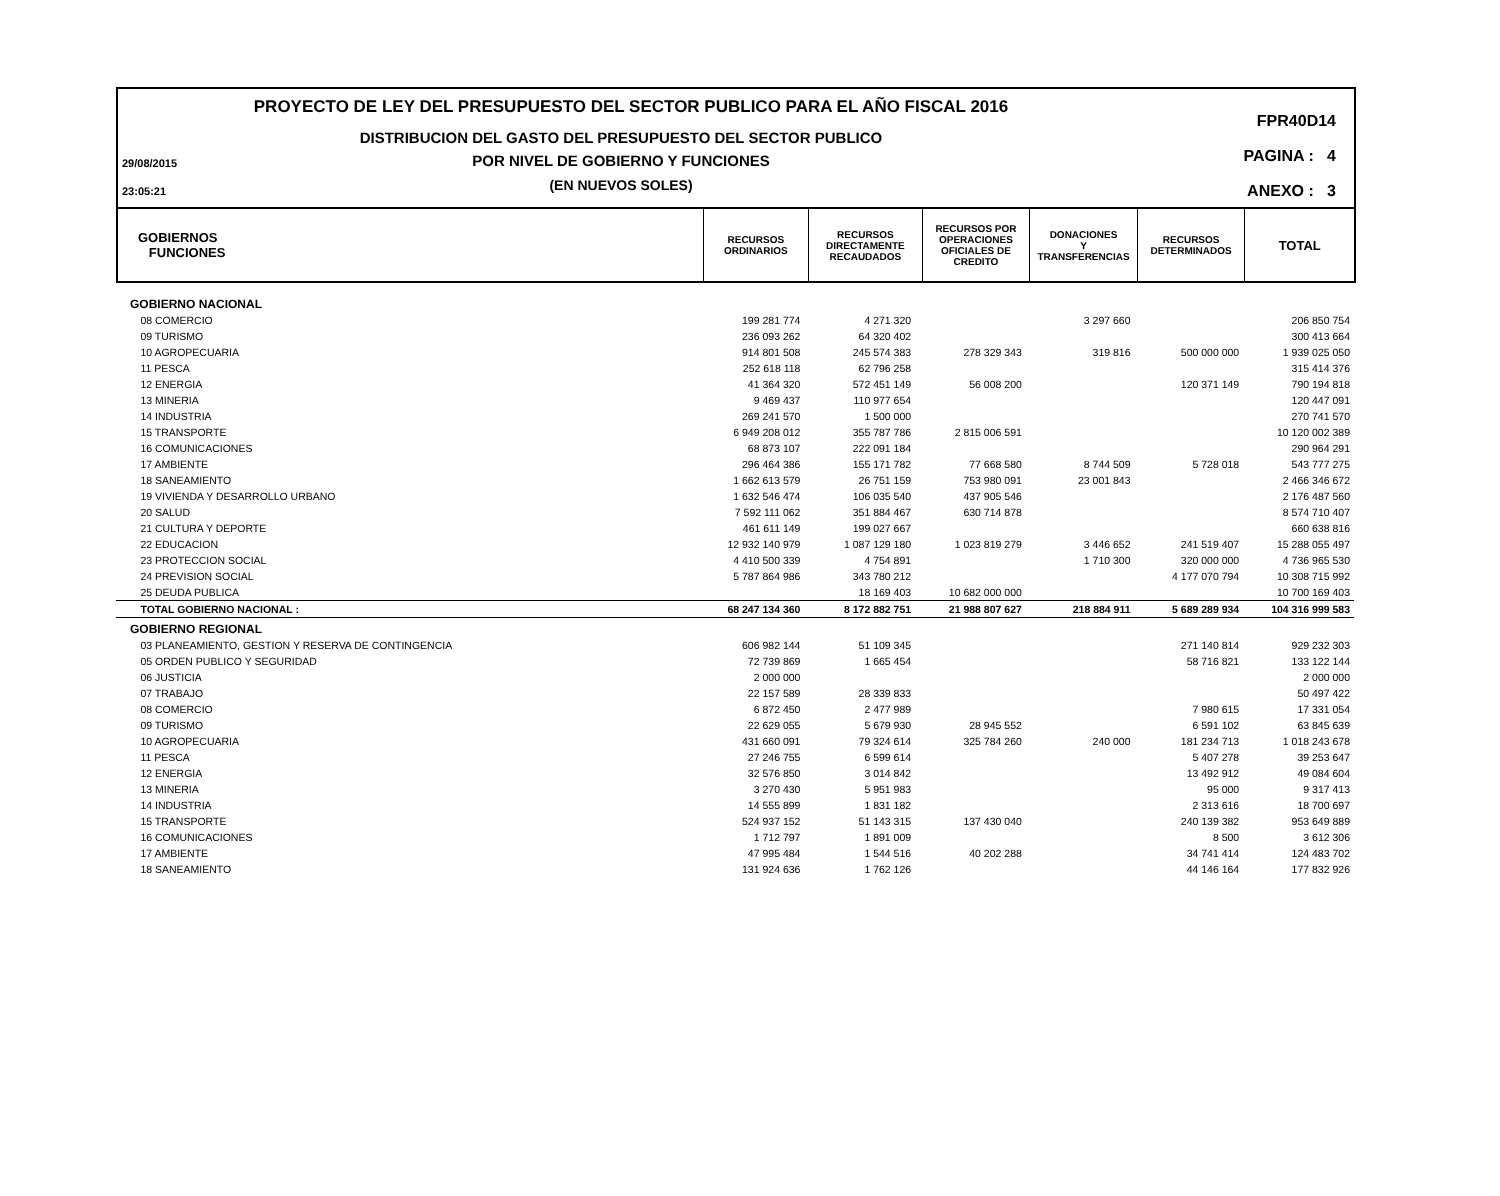PROYECTO DE LEY DEL PRESUPUESTO DEL SECTOR PUBLICO PARA EL AÑO FISCAL 2016
DISTRIBUCION DEL GASTO DEL PRESUPUESTO DEL SECTOR PUBLICO
POR NIVEL DE GOBIERNO Y FUNCIONES
(EN NUEVOS SOLES)
29/08/2015
23:05:21
FPR40D14
PAGINA : 4
ANEXO : 3
GOBIERNOS
FUNCIONES
RECURSOS
ORDINARIOS
RECURSOS
DIRECTAMENTE
RECAUDADOS
RECURSOS POR
OPERACIONES
OFICIALES DE
CREDITO
DONACIONES
Y
TRANSFERENCIAS
RECURSOS
DETERMINADOS
TOTAL
| GOBIERNO NACIONAL | | | | | | |
| 08 COMERCIO | 199 281 774 | 4 271 320 | | 3 297 660 | | 206 850 754 |
| 09 TURISMO | 236 093 262 | 64 320 402 | | | | 300 413 664 |
| 10 AGROPECUARIA | 914 801 508 | 245 574 383 | 278 329 343 | 319 816 | 500 000 000 | 1 939 025 050 |
| 11 PESCA | 252 618 118 | 62 796 258 | | | | 315 414 376 |
| 12 ENERGIA | 41 364 320 | 572 451 149 | 56 008 200 | | 120 371 149 | 790 194 818 |
| 13 MINERIA | 9 469 437 | 110 977 654 | | | | 120 447 091 |
| 14 INDUSTRIA | 269 241 570 | 1 500 000 | | | | 270 741 570 |
| 15 TRANSPORTE | 6 949 208 012 | 355 787 786 | 2 815 006 591 | | | 10 120 002 389 |
| 16 COMUNICACIONES | 68 873 107 | 222 091 184 | | | | 290 964 291 |
| 17 AMBIENTE | 296 464 386 | 155 171 782 | 77 668 580 | 8 744 509 | 5 728 018 | 543 777 275 |
| 18 SANEAMIENTO | 1 662 613 579 | 26 751 159 | 753 980 091 | 23 001 843 | | 2 466 346 672 |
| 19 VIVIENDA Y DESARROLLO URBANO | 1 632 546 474 | 106 035 540 | 437 905 546 | | | 2 176 487 560 |
| 20 SALUD | 7 592 111 062 | 351 884 467 | 630 714 878 | | | 8 574 710 407 |
| 21 CULTURA Y DEPORTE | 461 611 149 | 199 027 667 | | | | 660 638 816 |
| 22 EDUCACION | 12 932 140 979 | 1 087 129 180 | 1 023 819 279 | 3 446 652 | 241 519 407 | 15 288 055 497 |
| 23 PROTECCION SOCIAL | 4 410 500 339 | 4 754 891 | | 1 710 300 | 320 000 000 | 4 736 965 530 |
| 24 PREVISION SOCIAL | 5 787 864 986 | 343 780 212 | | | 4 177 070 794 | 10 308 715 992 |
| 25 DEUDA PUBLICA | | 18 169 403 | 10 682 000 000 | | | 10 700 169 403 |
| TOTAL GOBIERNO NACIONAL : | 68 247 134 360 | 8 172 882 751 | 21 988 807 627 | 218 884 911 | 5 689 289 934 | 104 316 999 583 |
| GOBIERNO REGIONAL | | | | | | |
| 03 PLANEAMIENTO, GESTION Y RESERVA DE CONTINGENCIA | 606 982 144 | 51 109 345 | | | 271 140 814 | 929 232 303 |
| 05 ORDEN PUBLICO Y SEGURIDAD | 72 739 869 | 1 665 454 | | | 58 716 821 | 133 122 144 |
| 06 JUSTICIA | 2 000 000 | | | | | 2 000 000 |
| 07 TRABAJO | 22 157 589 | 28 339 833 | | | | 50 497 422 |
| 08 COMERCIO | 6 872 450 | 2 477 989 | | | 7 980 615 | 17 331 054 |
| 09 TURISMO | 22 629 055 | 5 679 930 | 28 945 552 | | 6 591 102 | 63 845 639 |
| 10 AGROPECUARIA | 431 660 091 | 79 324 614 | 325 784 260 | 240 000 | 181 234 713 | 1 018 243 678 |
| 11 PESCA | 27 246 755 | 6 599 614 | | | 5 407 278 | 39 253 647 |
| 12 ENERGIA | 32 576 850 | 3 014 842 | | | 13 492 912 | 49 084 604 |
| 13 MINERIA | 3 270 430 | 5 951 983 | | | 95 000 | 9 317 413 |
| 14 INDUSTRIA | 14 555 899 | 1 831 182 | | | 2 313 616 | 18 700 697 |
| 15 TRANSPORTE | 524 937 152 | 51 143 315 | 137 430 040 | | 240 139 382 | 953 649 889 |
| 16 COMUNICACIONES | 1 712 797 | 1 891 009 | | | 8 500 | 3 612 306 |
| 17 AMBIENTE | 47 995 484 | 1 544 516 | 40 202 288 | | 34 741 414 | 124 483 702 |
| 18 SANEAMIENTO | 131 924 636 | 1 762 126 | | | 44 146 164 | 177 832 926 |